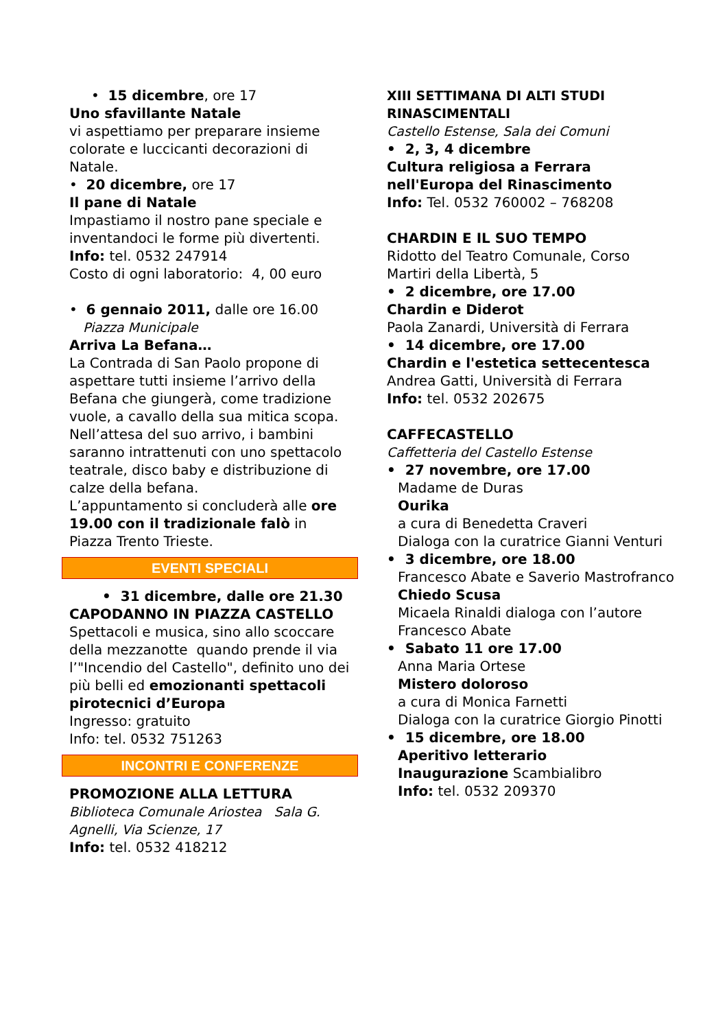• 15 dicembre, ore 17
Uno sfavillante Natale
vi aspettiamo per preparare insieme colorate e luccicanti decorazioni di Natale.
• 20 dicembre, ore 17
Il pane di Natale
Impastiamo il nostro pane speciale e inventandoci le forme più divertenti.
Info: tel. 0532 247914
Costo di ogni laboratorio: 4, 00 euro
• 6 gennaio 2011, dalle ore 16.00
Piazza Municipale
Arriva La Befana…
La Contrada di San Paolo propone di aspettare tutti insieme l’arrivo della Befana che giungerà, come tradizione vuole, a cavallo della sua mitica scopa. Nell’attesa del suo arrivo, i bambini saranno intrattenuti con uno spettacolo teatrale, disco baby e distribuzione di calze della befana.
L’appuntamento si concluderà alle ore 19.00 con il tradizionale falò in Piazza Trento Trieste.
EVENTI SPECIALI
• 31 dicembre, dalle ore 21.30
CAPODANNO IN PIAZZA CASTELLO
Spettacoli e musica, sino allo scoccare della mezzanotte quando prende il via l’"Incendio del Castello", definito uno dei più belli ed emozionanti spettacoli pirotecnici d’Europa
Ingresso: gratuito
Info: tel. 0532 751263
INCONTRI E CONFERENZE
PROMOZIONE ALLA LETTURA
Biblioteca Comunale Ariostea Sala G. Agnelli, Via Scienze, 17
Info: tel. 0532 418212
XIII SETTIMANA DI ALTI STUDI RINASCIMENTALI
Castello Estense, Sala dei Comuni
• 2, 3, 4 dicembre
Cultura religiosa a Ferrara nell'Europa del Rinascimento
Info: Tel. 0532 760002 – 768208
CHARDIN E IL SUO TEMPO
Ridotto del Teatro Comunale, Corso Martiri della Libertà, 5
• 2 dicembre, ore 17.00
Chardin e Diderot
Paola Zanardi, Università di Ferrara
• 14 dicembre, ore 17.00
Chardin e l'estetica settecentesca
Andrea Gatti, Università di Ferrara
Info: tel. 0532 202675
CAFFECASTELLO
Caffetteria del Castello Estense
• 27 novembre, ore 17.00
Madame de Duras
Ourika
a cura di Benedetta Craveri
Dialoga con la curatrice Gianni Venturi
• 3 dicembre, ore 18.00
Francesco Abate e Saverio Mastrofranco
Chiedo Scusa
Micaela Rinaldi dialoga con l’autore Francesco Abate
• Sabato 11 ore 17.00
Anna Maria Ortese
Mistero doloroso
a cura di Monica Farnetti
Dialoga con la curatrice Giorgio Pinotti
• 15 dicembre, ore 18.00
Aperitivo letterario
Inaugurazione Scambialibro
Info: tel. 0532 209370